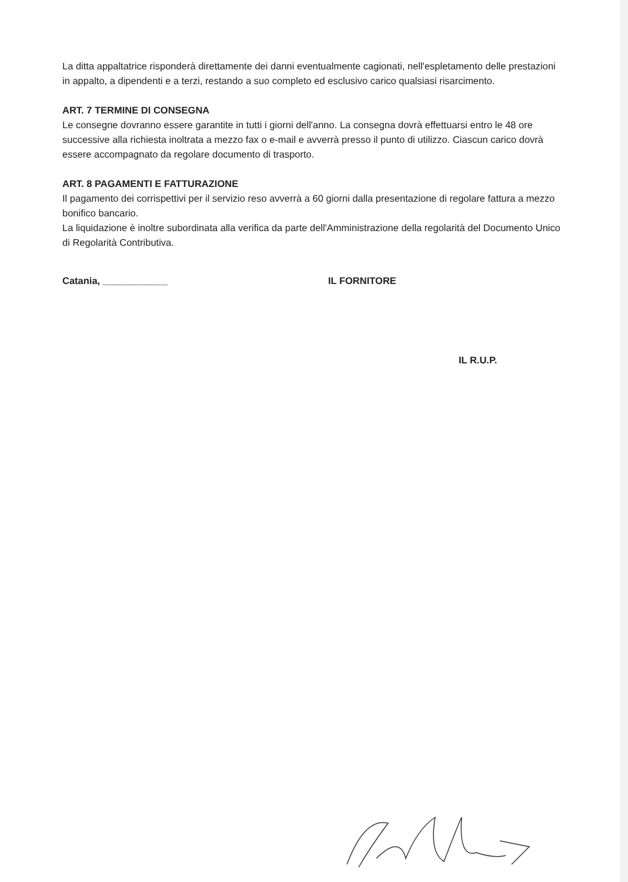La ditta appaltatrice risponderà direttamente dei danni eventualmente cagionati, nell'espletamento delle prestazioni in appalto, a dipendenti e a terzi, restando a suo completo ed esclusivo carico qualsiasi risarcimento.
ART. 7 TERMINE DI CONSEGNA
Le consegne dovranno essere garantite in tutti i giorni dell'anno. La consegna dovrà effettuarsi entro le 48 ore successive alla richiesta inoltrata a mezzo fax o e-mail e avverrà presso il punto di utilizzo. Ciascun carico dovrà essere accompagnato da regolare documento di trasporto.
ART. 8 PAGAMENTI E FATTURAZIONE
Il pagamento dei corrispettivi per il servizio reso avverrà a 60 giorni dalla presentazione di regolare fattura a mezzo bonifico bancario.
La liquidazione è inoltre subordinata alla verifica da parte dell'Amministrazione della regolarità del Documento Unico di Regolarità Contributiva.
Catania, ____________ IL FORNITORE
IL R.U.P.